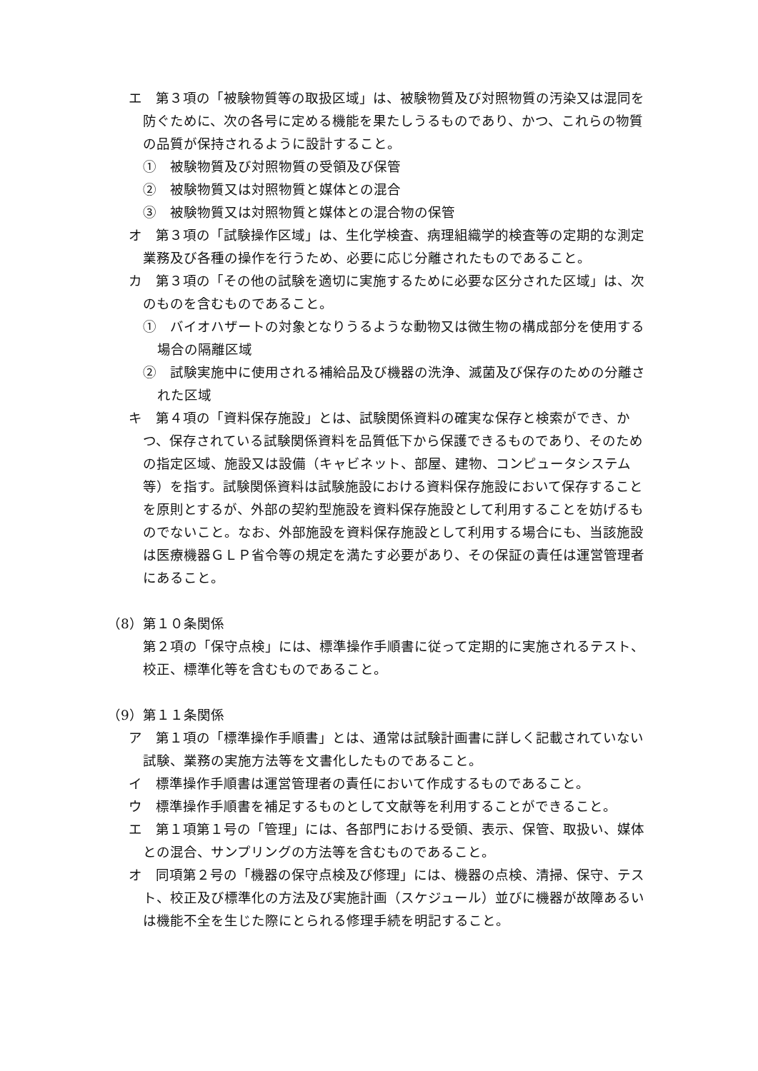エ　第３項の「被験物質等の取扱区域」は、被験物質及び対照物質の汚染又は混同を防ぐために、次の各号に定める機能を果たしうるものであり、かつ、これらの物質の品質が保持されるように設計すること。
①　被験物質及び対照物質の受領及び保管
②　被験物質又は対照物質と媒体との混合
③　被験物質又は対照物質と媒体との混合物の保管
オ　第３項の「試験操作区域」は、生化学検査、病理組織学的検査等の定期的な測定業務及び各種の操作を行うため、必要に応じ分離されたものであること。
カ　第３項の「その他の試験を適切に実施するために必要な区分された区域」は、次のものを含むものであること。
①　バイオハザートの対象となりうるような動物又は微生物の構成部分を使用する場合の隔離区域
②　試験実施中に使用される補給品及び機器の洗浄、滅菌及び保存のための分離された区域
キ　第４項の「資料保存施設」とは、試験関係資料の確実な保存と検索ができ、かつ、保存されている試験関係資料を品質低下から保護できるものであり、そのための指定区域、施設又は設備（キャビネット、部屋、建物、コンピュータシステム等）を指す。試験関係資料は試験施設における資料保存施設において保存することを原則とするが、外部の契約型施設を資料保存施設として利用することを妨げるものでないこと。なお、外部施設を資料保存施設として利用する場合にも、当該施設は医療機器ＧＬＰ省令等の規定を満たす必要があり、その保証の責任は運営管理者にあること。
（8）第１０条関係
第２項の「保守点検」には、標準操作手順書に従って定期的に実施されるテスト、校正、標準化等を含むものであること。
（9）第１１条関係
ア　第１項の「標準操作手順書」とは、通常は試験計画書に詳しく記載されていない試験、業務の実施方法等を文書化したものであること。
イ　標準操作手順書は運営管理者の責任において作成するものであること。
ウ　標準操作手順書を補足するものとして文献等を利用することができること。
エ　第１項第１号の「管理」には、各部門における受領、表示、保管、取扱い、媒体との混合、サンプリングの方法等を含むものであること。
オ　同項第２号の「機器の保守点検及び修理」には、機器の点検、清掃、保守、テスト、校正及び標準化の方法及び実施計画（スケジュール）並びに機器が故障あるいは機能不全を生じた際にとられる修理手続を明記すること。